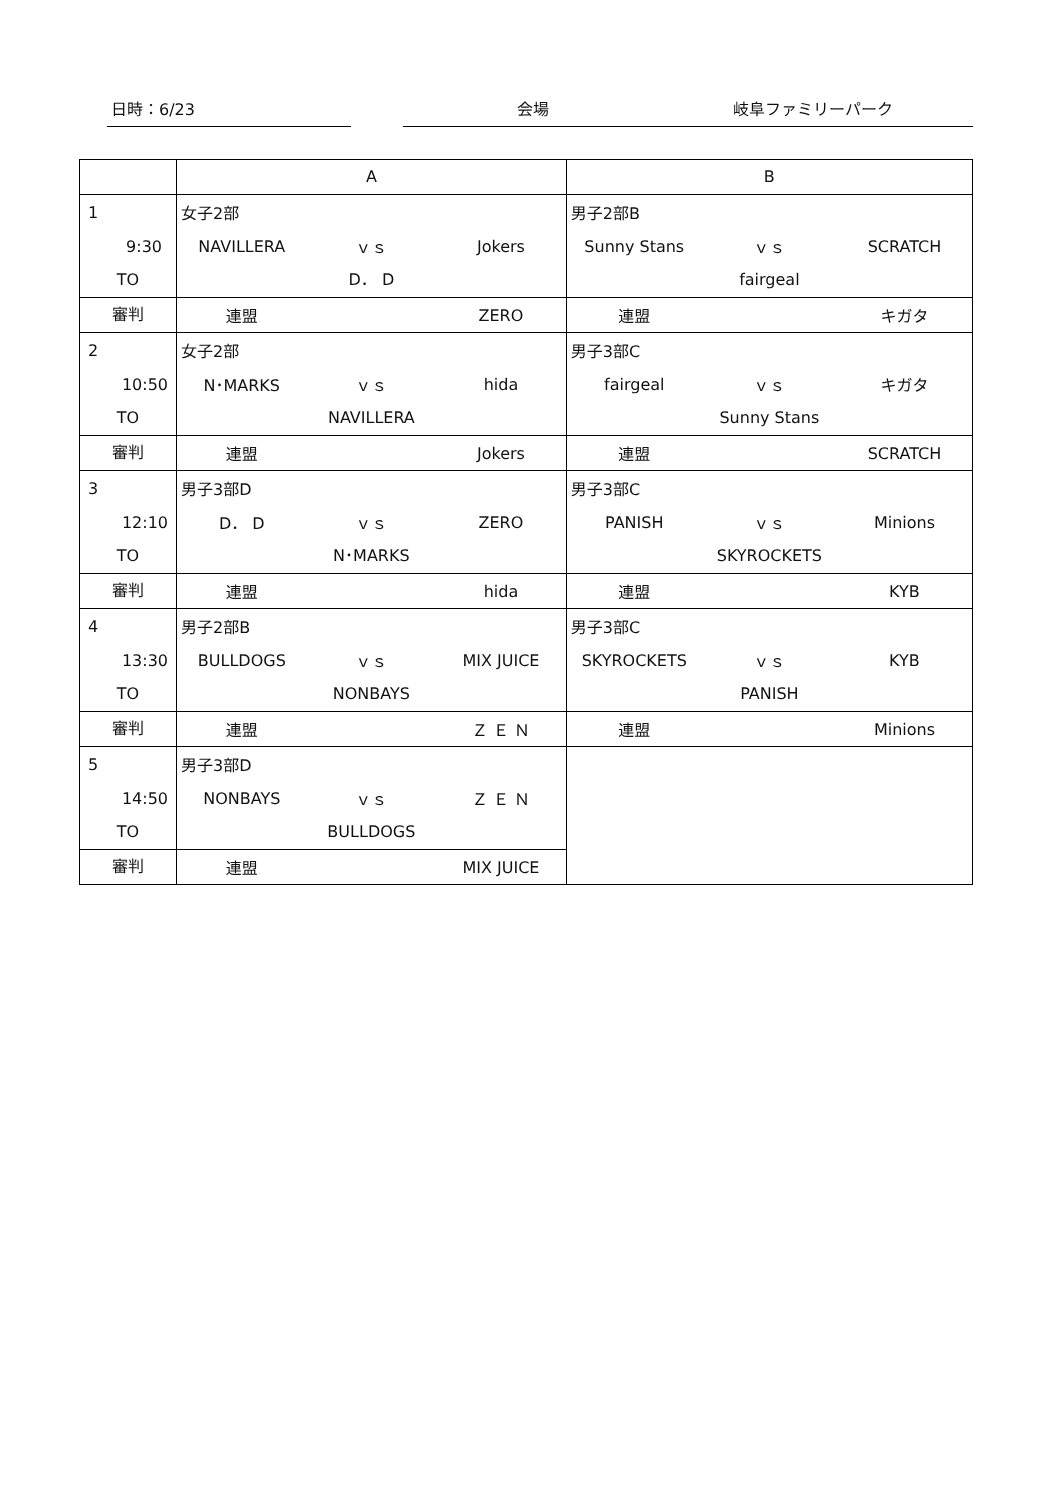日時：6/23 会場 岐阜ファミリーパーク
| | A | B |
| 1 9:30 TO | 女子2部 NAVILLERA ｖｓ Jokers D． D | 男子2部B Sunny Stans ｖｓ SCRATCH fairgeal |
| 審判 | 連盟 ZERO | 連盟 キガタ |
| 2 10:50 TO | 女子2部 N･MARKS ｖｓ hida NAVILLERA | 男子3部C fairgeal ｖｓ キガタ Sunny Stans |
| 審判 | 連盟 Jokers | 連盟 SCRATCH |
| 3 12:10 TO | 男子3部D D． D ｖｓ ZERO N･MARKS | 男子3部C PANISH ｖｓ Minions SKYROCKETS |
| 審判 | 連盟 hida | 連盟 KYB |
| 4 13:30 TO | 男子2部B BULLDOGS ｖｓ MIX JUICE NONBAYS | 男子3部C SKYROCKETS ｖｓ KYB PANISH |
| 審判 | 連盟 Ｚ Ｅ Ｎ | 連盟 Minions |
| 5 14:50 TO | 男子3部D NONBAYS ｖｓ Ｚ Ｅ Ｎ BULLDOGS | |
| 審判 | 連盟 MIX JUICE | |